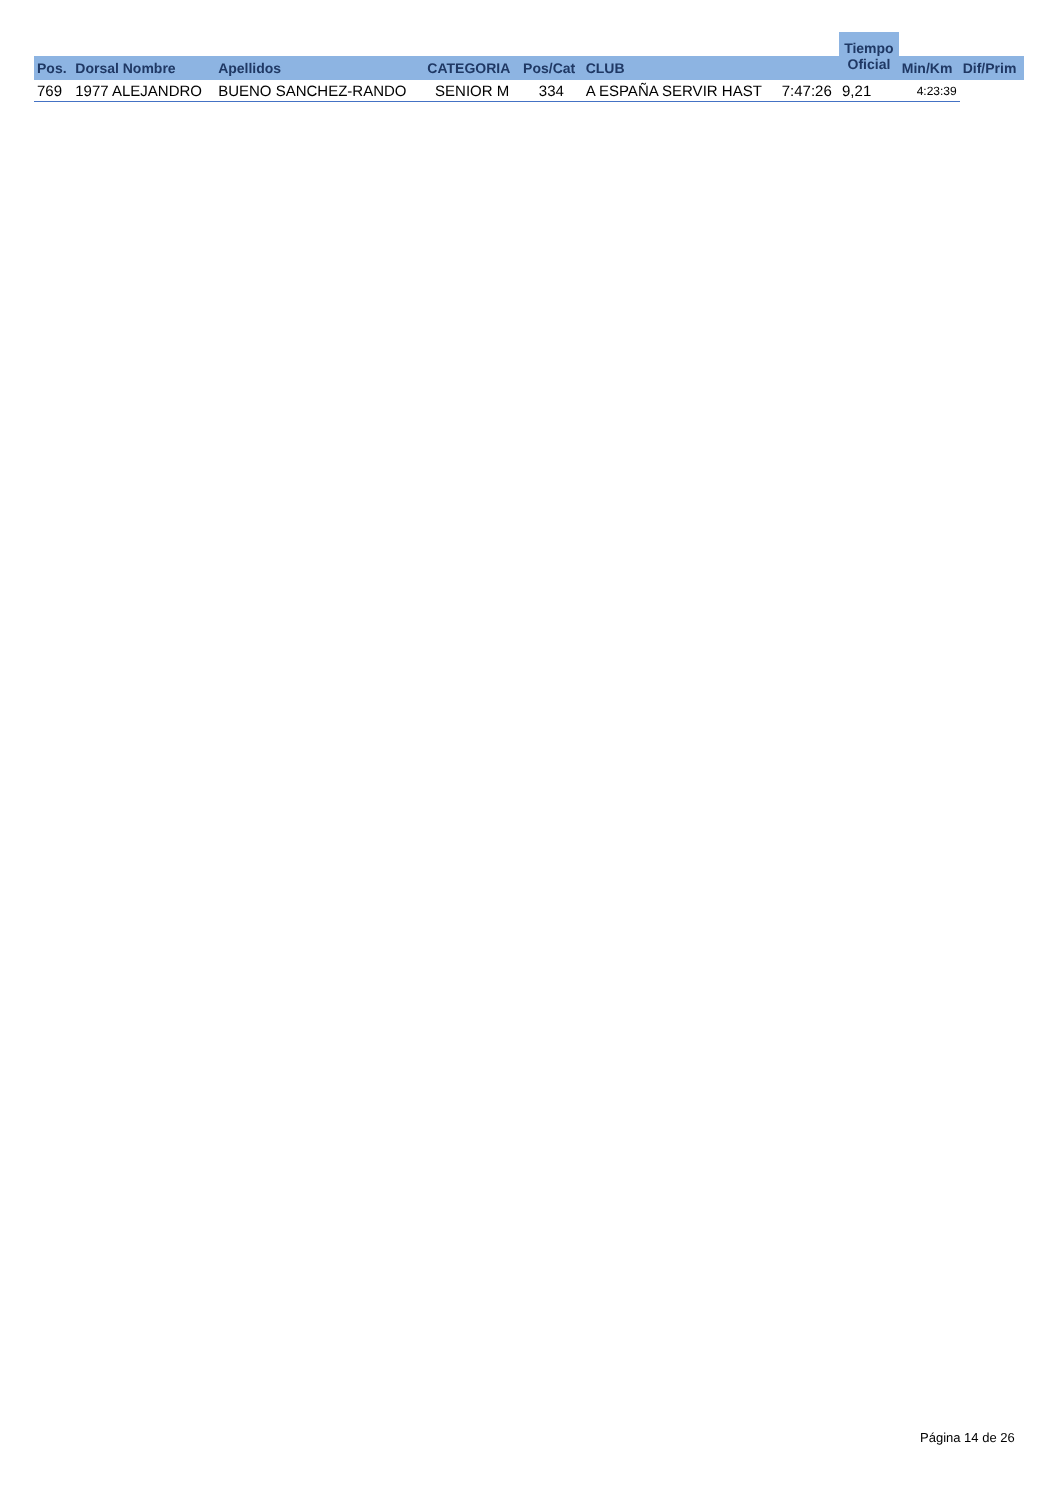| | | | | | | | Tiempo Oficial | | |
| --- | --- | --- | --- | --- | --- | --- | --- | --- | --- |
| Pos. | Dorsal Nombre | Apellidos | CATEGORIA | Pos/Cat | CLUB | | | Min/Km | Dif/Prim |
| 769 | 1977 ALEJANDRO | BUENO SANCHEZ-RANDO | SENIOR M | 334 | A ESPAÑA SERVIR HAST | 7:47:26 | 9,21 | 4:23:39 | |
Página 14 de 26